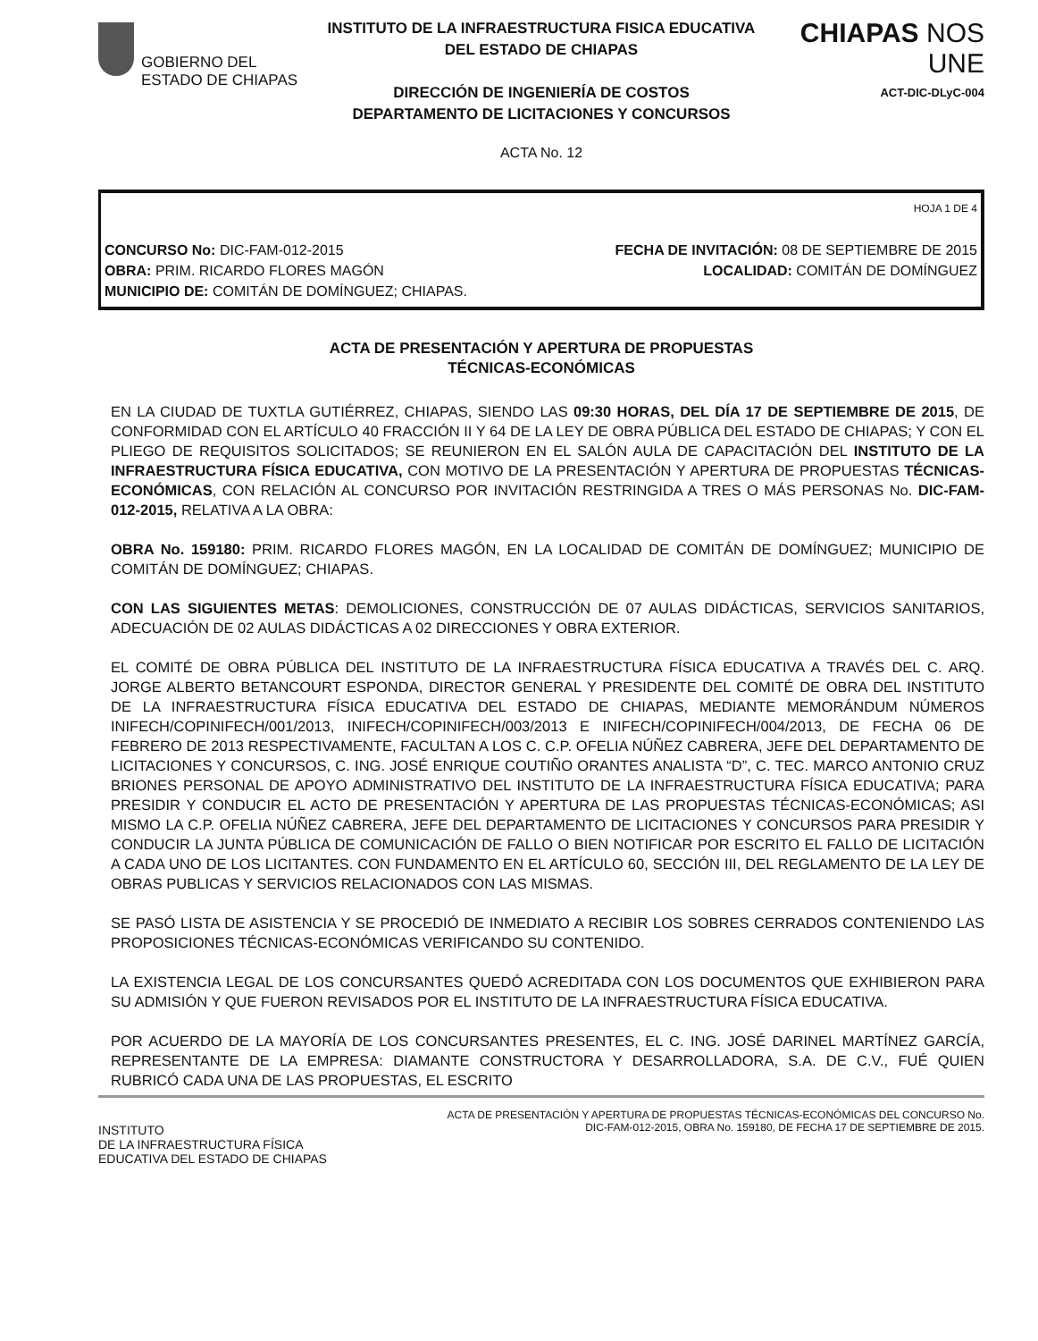GOBIERNO DEL
ESTADO DE CHIAPAS
INSTITUTO DE LA INFRAESTRUCTURA FISICA EDUCATIVA
DEL ESTADO DE CHIAPAS
DIRECCIÓN DE INGENIERÍA DE COSTOS
DEPARTAMENTO DE LICITACIONES Y CONCURSOS
CHIAPAS NOS UNE
ACT-DIC-DLyC-004
ACTA No. 12
HOJA 1 DE 4
CONCURSO No: DIC-FAM-012-2015 FECHA DE INVITACIÓN: 08 DE SEPTIEMBRE DE 2015
OBRA: PRIM. RICARDO FLORES MAGÓN LOCALIDAD: COMITÁN DE DOMÍNGUEZ
MUNICIPIO DE: COMITÁN DE DOMÍNGUEZ; CHIAPAS.
ACTA DE PRESENTACIÓN Y APERTURA DE PROPUESTAS
TÉCNICAS-ECONÓMICAS
EN LA CIUDAD DE TUXTLA GUTIÉRREZ, CHIAPAS, SIENDO LAS 09:30 HORAS, DEL DÍA 17 DE SEPTIEMBRE DE 2015, DE CONFORMIDAD CON EL ARTÍCULO 40 FRACCIÓN II Y 64 DE LA LEY DE OBRA PÚBLICA DEL ESTADO DE CHIAPAS; Y CON EL PLIEGO DE REQUISITOS SOLICITADOS; SE REUNIERON EN EL SALÓN AULA DE CAPACITACIÓN DEL INSTITUTO DE LA INFRAESTRUCTURA FÍSICA EDUCATIVA, CON MOTIVO DE LA PRESENTACIÓN Y APERTURA DE PROPUESTAS TÉCNICAS-ECONÓMICAS, CON RELACIÓN AL CONCURSO POR INVITACIÓN RESTRINGIDA A TRES O MÁS PERSONAS No. DIC-FAM-012-2015, RELATIVA A LA OBRA:
OBRA No. 159180: PRIM. RICARDO FLORES MAGÓN, EN LA LOCALIDAD DE COMITÁN DE DOMÍNGUEZ; MUNICIPIO DE COMITÁN DE DOMÍNGUEZ; CHIAPAS.
CON LAS SIGUIENTES METAS: DEMOLICIONES, CONSTRUCCIÓN DE 07 AULAS DIDÁCTICAS, SERVICIOS SANITARIOS, ADECUACIÓN DE 02 AULAS DIDÁCTICAS A 02 DIRECCIONES Y OBRA EXTERIOR.
EL COMITÉ DE OBRA PÚBLICA DEL INSTITUTO DE LA INFRAESTRUCTURA FÍSICA EDUCATIVA A TRAVÉS DEL C. ARQ. JORGE ALBERTO BETANCOURT ESPONDA, DIRECTOR GENERAL Y PRESIDENTE DEL COMITÉ DE OBRA DEL INSTITUTO DE LA INFRAESTRUCTURA FÍSICA EDUCATIVA DEL ESTADO DE CHIAPAS, MEDIANTE MEMORÁNDUM NÚMEROS INIFECH/COPINIFECH/001/2013, INIFECH/COPINIFECH/003/2013 E INIFECH/COPINIFECH/004/2013, DE FECHA 06 DE FEBRERO DE 2013 RESPECTIVAMENTE, FACULTAN A LOS C. C.P. OFELIA NÚÑEZ CABRERA, JEFE DEL DEPARTAMENTO DE LICITACIONES Y CONCURSOS, C. ING. JOSÉ ENRIQUE COUTIÑO ORANTES ANALISTA “D”, C. TEC. MARCO ANTONIO CRUZ BRIONES PERSONAL DE APOYO ADMINISTRATIVO DEL INSTITUTO DE LA INFRAESTRUCTURA FÍSICA EDUCATIVA; PARA PRESIDIR Y CONDUCIR EL ACTO DE PRESENTACIÓN Y APERTURA DE LAS PROPUESTAS TÉCNICAS-ECONÓMICAS; ASI MISMO LA C.P. OFELIA NÚÑEZ CABRERA, JEFE DEL DEPARTAMENTO DE LICITACIONES Y CONCURSOS PARA PRESIDIR Y CONDUCIR LA JUNTA PÚBLICA DE COMUNICACIÓN DE FALLO O BIEN NOTIFICAR POR ESCRITO EL FALLO DE LICITACIÓN A CADA UNO DE LOS LICITANTES. CON FUNDAMENTO EN EL ARTÍCULO 60, SECCIÓN III, DEL REGLAMENTO DE LA LEY DE OBRAS PUBLICAS Y SERVICIOS RELACIONADOS CON LAS MISMAS.
SE PASÓ LISTA DE ASISTENCIA Y SE PROCEDIÓ DE INMEDIATO A RECIBIR LOS SOBRES CERRADOS CONTENIENDO LAS PROPOSICIONES TÉCNICAS-ECONÓMICAS VERIFICANDO SU CONTENIDO.
LA EXISTENCIA LEGAL DE LOS CONCURSANTES QUEDÓ ACREDITADA CON LOS DOCUMENTOS QUE EXHIBIERON PARA SU ADMISIÓN Y QUE FUERON REVISADOS POR EL INSTITUTO DE LA INFRAESTRUCTURA FÍSICA EDUCATIVA.
POR ACUERDO DE LA MAYORÍA DE LOS CONCURSANTES PRESENTES, EL C. ING. JOSÉ DARINEL MARTÍNEZ GARCÍA, REPRESENTANTE DE LA EMPRESA: DIAMANTE CONSTRUCTORA Y DESARROLLADORA, S.A. DE C.V., FUÉ QUIEN RUBRICÓ CADA UNA DE LAS PROPUESTAS, EL ESCRITO
INSTITUTO
DE LA INFRAESTRUCTURA FÍSICA
EDUCATIVA DEL ESTADO DE CHIAPAS
ACTA DE PRESENTACIÓN Y APERTURA DE PROPUESTAS TÉCNICAS-ECONÓMICAS DEL CONCURSO No.
DIC-FAM-012-2015, OBRA No. 159180, DE FECHA 17 DE SEPTIEMBRE DE 2015.